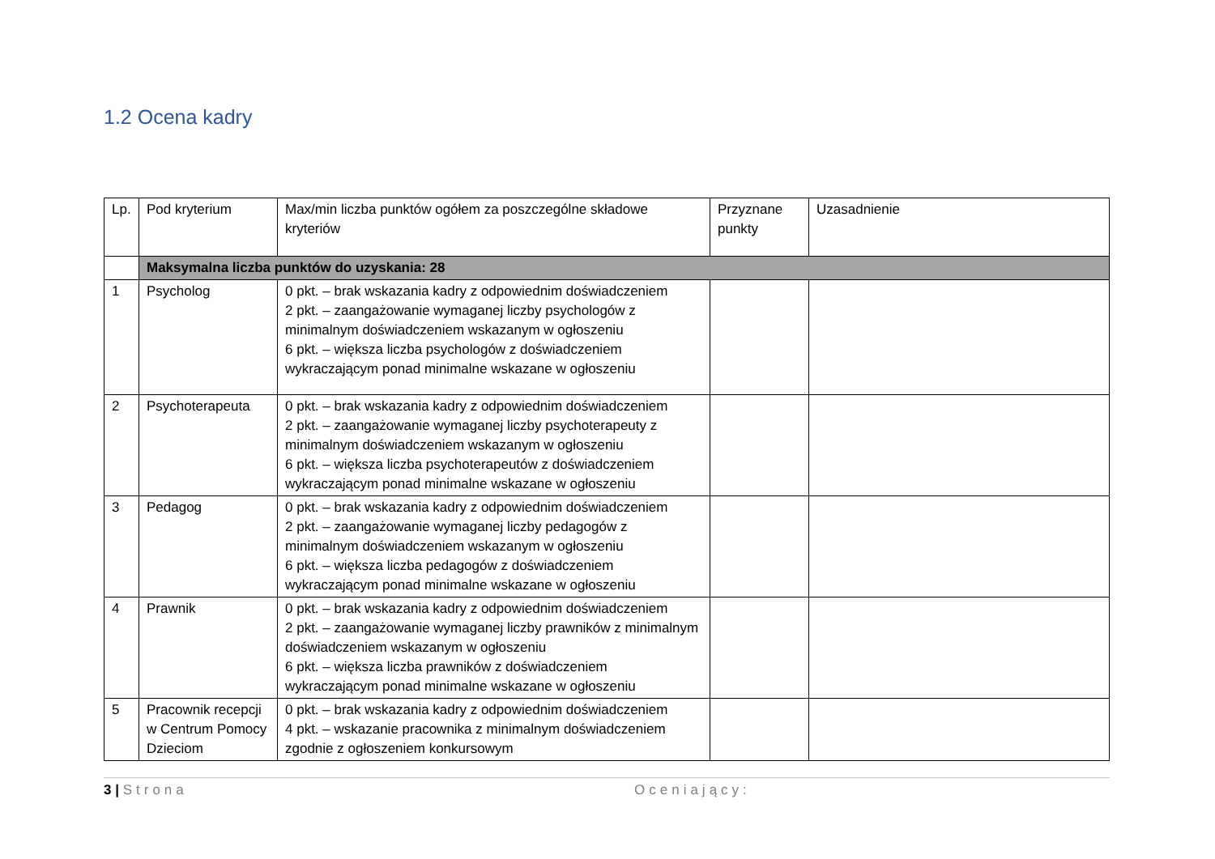1.2 Ocena kadry
| Lp. | Pod kryterium | Max/min liczba punktów ogółem za poszczególne składowe kryteriów | Przyznane punkty | Uzasadnienie |
| | Maksymalna liczba punktów do uzyskania: 28 | | | |
| 1 | Psycholog | 0 pkt. – brak wskazania kadry z odpowiednim doświadczeniem 2 pkt. – zaangażowanie wymaganej liczby psychologów z minimalnym doświadczeniem wskazanym w ogłoszeniu 6 pkt. – większa liczba psychologów z doświadczeniem wykraczającym ponad minimalne wskazane w ogłoszeniu | | |
| 2 | Psychoterapeuta | 0 pkt. – brak wskazania kadry z odpowiednim doświadczeniem 2 pkt. – zaangażowanie wymaganej liczby psychoterapeuty z minimalnym doświadczeniem wskazanym w ogłoszeniu 6 pkt. – większa liczba psychoterapeutów z doświadczeniem wykraczającym ponad minimalne wskazane w ogłoszeniu | | |
| 3 | Pedagog | 0 pkt. – brak wskazania kadry z odpowiednim doświadczeniem 2 pkt. – zaangażowanie wymaganej liczby pedagogów z minimalnym doświadczeniem wskazanym w ogłoszeniu 6 pkt. – większa liczba pedagogów z doświadczeniem wykraczającym ponad minimalne wskazane w ogłoszeniu | | |
| 4 | Prawnik | 0 pkt. – brak wskazania kadry z odpowiednim doświadczeniem 2 pkt. – zaangażowanie wymaganej liczby prawników z minimalnym doświadczeniem wskazanym w ogłoszeniu 6 pkt. – większa liczba prawników z doświadczeniem wykraczającym ponad minimalne wskazane w ogłoszeniu | | |
| 5 | Pracownik recepcji w Centrum Pomocy Dzieciom | 0 pkt. – brak wskazania kadry z odpowiednim doświadczeniem 4 pkt. – wskazanie pracownika z minimalnym doświadczeniem zgodnie z ogłoszeniem konkursowym | | |
3 | Strona Oceniający: